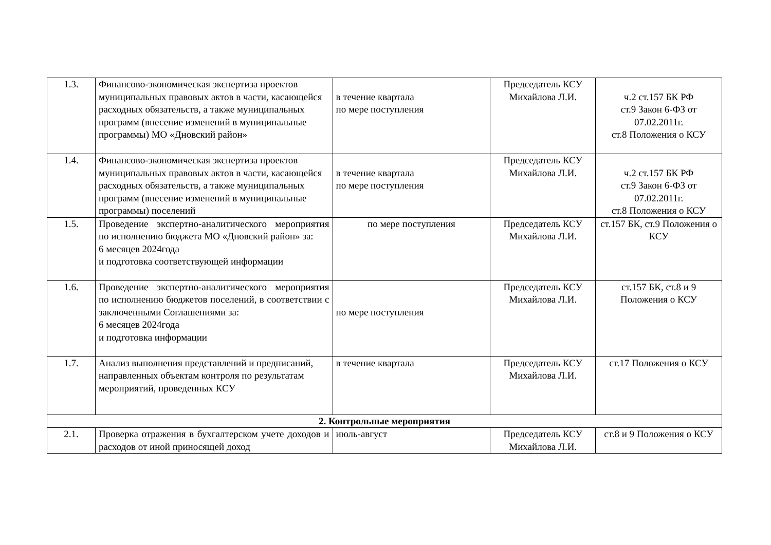| 1.3. | Финансово-экономическая экспертиза проектов муниципальных правовых актов в части, касающейся расходных обязательств, а также муниципальных программ (внесение изменений в муниципальные программы) МО «Дновский район» | в течение квартала по мере поступления | Председатель КСУ Михайлова Л.И. | ч.2 ст.157 БК РФ ст.9 Закон 6-ФЗ от 07.02.2011г. ст.8 Положения о КСУ |
| 1.4. | Финансово-экономическая экспертиза проектов муниципальных правовых актов в части, касающейся расходных обязательств, а также муниципальных программ (внесение изменений в муниципальные программы) поселений | в течение квартала по мере поступления | Председатель КСУ Михайлова Л.И. | ч.2 ст.157 БК РФ ст.9 Закон 6-ФЗ от 07.02.2011г. ст.8 Положения о КСУ |
| 1.5. | Проведение экспертно-аналитического мероприятия по исполнению бюджета МО «Дновский район» за: 6 месяцев 2024года и подготовка соответствующей информации | по мере поступления | Председатель КСУ Михайлова Л.И. | ст.157 БК, ст.9 Положения о КСУ |
| 1.6. | Проведение экспертно-аналитического мероприятия по исполнению бюджетов поселений, в соответствии с заключенными Соглашениями за: 6 месяцев 2024года и подготовка информации | по мере поступления | Председатель КСУ Михайлова Л.И. | ст.157 БК, ст.8 и 9 Положения о КСУ |
| 1.7. | Анализ выполнения представлений и предписаний, направленных объектам контроля по результатам мероприятий, проведенных КСУ | в течение квартала | Председатель КСУ Михайлова Л.И. | ст.17 Положения о КСУ |
| 2. Контрольные мероприятия | | | | |
| 2.1. | Проверка отражения в бухгалтерском учете доходов и расходов от иной приносящей доход | июль-август | Председатель КСУ Михайлова Л.И. | ст.8 и 9 Положения о КСУ |